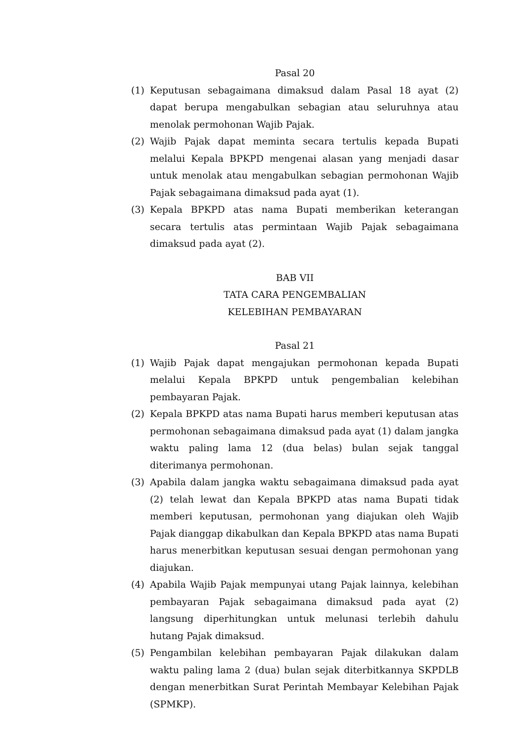Pasal 20
(1) Keputusan sebagaimana dimaksud dalam Pasal 18 ayat (2) dapat berupa mengabulkan sebagian atau seluruhnya atau menolak permohonan Wajib Pajak.
(2) Wajib Pajak dapat meminta secara tertulis kepada Bupati melalui Kepala BPKPD mengenai alasan yang menjadi dasar untuk menolak atau mengabulkan sebagian permohonan Wajib Pajak sebagaimana dimaksud pada ayat (1).
(3) Kepala BPKPD atas nama Bupati memberikan keterangan secara tertulis atas permintaan Wajib Pajak sebagaimana dimaksud pada ayat (2).
BAB VII
TATA CARA PENGEMBALIAN
KELEBIHAN PEMBAYARAN
Pasal 21
(1) Wajib Pajak dapat mengajukan permohonan kepada Bupati melalui Kepala BPKPD untuk pengembalian kelebihan pembayaran Pajak.
(2) Kepala BPKPD atas nama Bupati harus memberi keputusan atas permohonan sebagaimana dimaksud pada ayat (1) dalam jangka waktu paling lama 12 (dua belas) bulan sejak tanggal diterimanya permohonan.
(3) Apabila dalam jangka waktu sebagaimana dimaksud pada ayat (2) telah lewat dan Kepala BPKPD atas nama Bupati tidak memberi keputusan, permohonan yang diajukan oleh Wajib Pajak dianggap dikabulkan dan Kepala BPKPD atas nama Bupati harus menerbitkan keputusan sesuai dengan permohonan yang diajukan.
(4) Apabila Wajib Pajak mempunyai utang Pajak lainnya, kelebihan pembayaran Pajak sebagaimana dimaksud pada ayat (2) langsung diperhitungkan untuk melunasi terlebih dahulu hutang Pajak dimaksud.
(5) Pengambilan kelebihan pembayaran Pajak dilakukan dalam waktu paling lama 2 (dua) bulan sejak diterbitkannya SKPDLB dengan menerbitkan Surat Perintah Membayar Kelebihan Pajak (SPMKP).